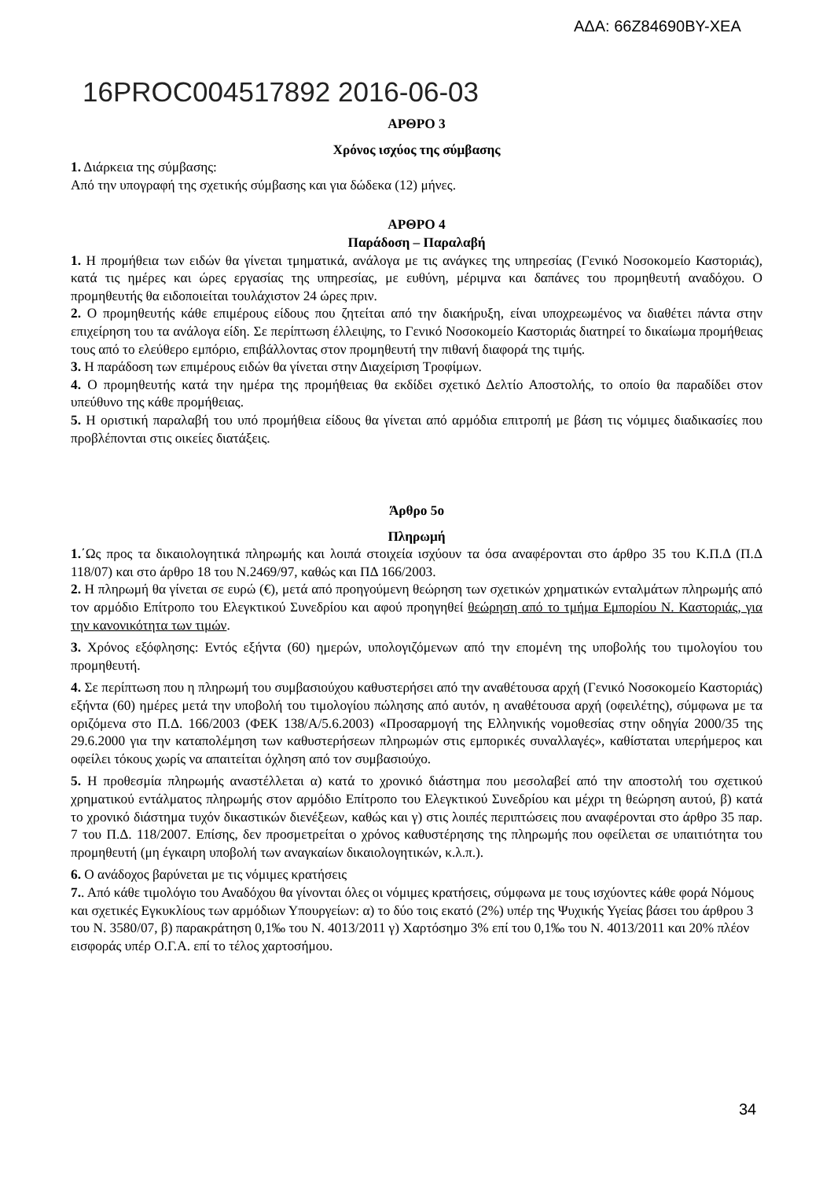ΑΔΑ: 66Ζ84690ΒΥ-ΧΕΑ
16PROC004517892 2016-06-03
ΑΡΘΡΟ 3
Χρόνος ισχύος της σύμβασης
1. Διάρκεια της σύμβασης:
Από την υπογραφή της σχετικής σύμβασης και για δώδεκα (12) μήνες.
ΑΡΘΡΟ 4
Παράδοση – Παραλαβή
1. Η προμήθεια των ειδών θα γίνεται τμηματικά, ανάλογα με τις ανάγκες της υπηρεσίας (Γενικό Νοσοκομείο Καστοριάς), κατά τις ημέρες και ώρες εργασίας της υπηρεσίας, με ευθύνη, μέριμνα και δαπάνες του προμηθευτή αναδόχου. Ο προμηθευτής θα ειδοποιείται τουλάχιστον 24 ώρες πριν.
2. Ο προμηθευτής κάθε επιμέρους είδους που ζητείται από την διακήρυξη, είναι υποχρεωμένος να διαθέτει πάντα στην επιχείρηση του τα ανάλογα είδη. Σε περίπτωση έλλειψης, το Γενικό Νοσοκομείο Καστοριάς διατηρεί το δικαίωμα προμήθειας τους από το ελεύθερο εμπόριο, επιβάλλοντας στον προμηθευτή την πιθανή διαφορά της τιμής.
3. Η παράδοση των επιμέρους ειδών θα γίνεται στην Διαχείριση Τροφίμων.
4. Ο προμηθευτής κατά την ημέρα της προμήθειας θα εκδίδει σχετικό Δελτίο Αποστολής, το οποίο θα παραδίδει στον υπεύθυνο της κάθε προμήθειας.
5. Η οριστική παραλαβή του υπό προμήθεια είδους θα γίνεται από αρμόδια επιτροπή με βάση τις νόμιμες διαδικασίες που προβλέπονται στις οικείες διατάξεις.
Άρθρο 5ο
Πληρωμή
1.΄Ως προς τα δικαιολογητικά πληρωμής και λοιπά στοιχεία ισχύουν τα όσα αναφέρονται στο άρθρο 35 του Κ.Π.Δ (Π.Δ 118/07) και στο άρθρο 18 του Ν.2469/97, καθώς και ΠΔ 166/2003.
2. Η πληρωμή θα γίνεται σε ευρώ (€), μετά από προηγούμενη θεώρηση των σχετικών χρηματικών ενταλμάτων πληρωμής από τον αρμόδιο Επίτροπο του Ελεγκτικού Συνεδρίου και αφού προηγηθεί θεώρηση από το τμήμα Εμπορίου Ν. Καστοριάς, για την κανονικότητα των τιμών.
3. Χρόνος εξόφλησης: Εντός εξήντα (60) ημερών, υπολογιζόμενων από την επομένη της υποβολής του τιμολογίου του προμηθευτή.
4. Σε περίπτωση που η πληρωμή του συμβασιούχου καθυστερήσει από την αναθέτουσα αρχή (Γενικό Νοσοκομείο Καστοριάς) εξήντα (60) ημέρες μετά την υποβολή του τιμολογίου πώλησης από αυτόν, η αναθέτουσα αρχή (οφειλέτης), σύμφωνα με τα οριζόμενα στο Π.Δ. 166/2003 (ΦΕΚ 138/Α/5.6.2003) «Προσαρμογή της Ελληνικής νομοθεσίας στην οδηγία 2000/35 της 29.6.2000 για την καταπολέμηση των καθυστερήσεων πληρωμών στις εμπορικές συναλλαγές», καθίσταται υπερήμερος και οφείλει τόκους χωρίς να απαιτείται όχληση από τον συμβασιούχο.
5. Η προθεσμία πληρωμής αναστέλλεται α) κατά το χρονικό διάστημα που μεσολαβεί από την αποστολή του σχετικού χρηματικού εντάλματος πληρωμής στον αρμόδιο Επίτροπο του Ελεγκτικού Συνεδρίου και μέχρι τη θεώρηση αυτού, β) κατά το χρονικό διάστημα τυχόν δικαστικών διενέξεων, καθώς και γ) στις λοιπές περιπτώσεις που αναφέρονται στο άρθρο 35 παρ. 7 του Π.Δ. 118/2007. Επίσης, δεν προσμετρείται ο χρόνος καθυστέρησης της πληρωμής που οφείλεται σε υπαιτιότητα του προμηθευτή (μη έγκαιρη υποβολή των αναγκαίων δικαιολογητικών, κ.λ.π.).
6. Ο ανάδοχος βαρύνεται με τις νόμιμες κρατήσεις
7.. Από κάθε τιμολόγιο του Αναδόχου θα γίνονται όλες οι νόμιμες κρατήσεις, σύμφωνα με τους ισχύοντες κάθε φορά Νόμους και σχετικές Εγκυκλίους των αρμόδιων Υπουργείων: α) το δύο τοις εκατό (2%) υπέρ της Ψυχικής Υγείας βάσει του άρθρου 3 του Ν. 3580/07, β) παρακράτηση 0,1‰ του Ν. 4013/2011 γ) Χαρτόσημο 3% επί του 0,1‰ του Ν. 4013/2011 και 20% πλέον εισφοράς υπέρ Ο.Γ.Α. επί το τέλος χαρτοσήμου.
34